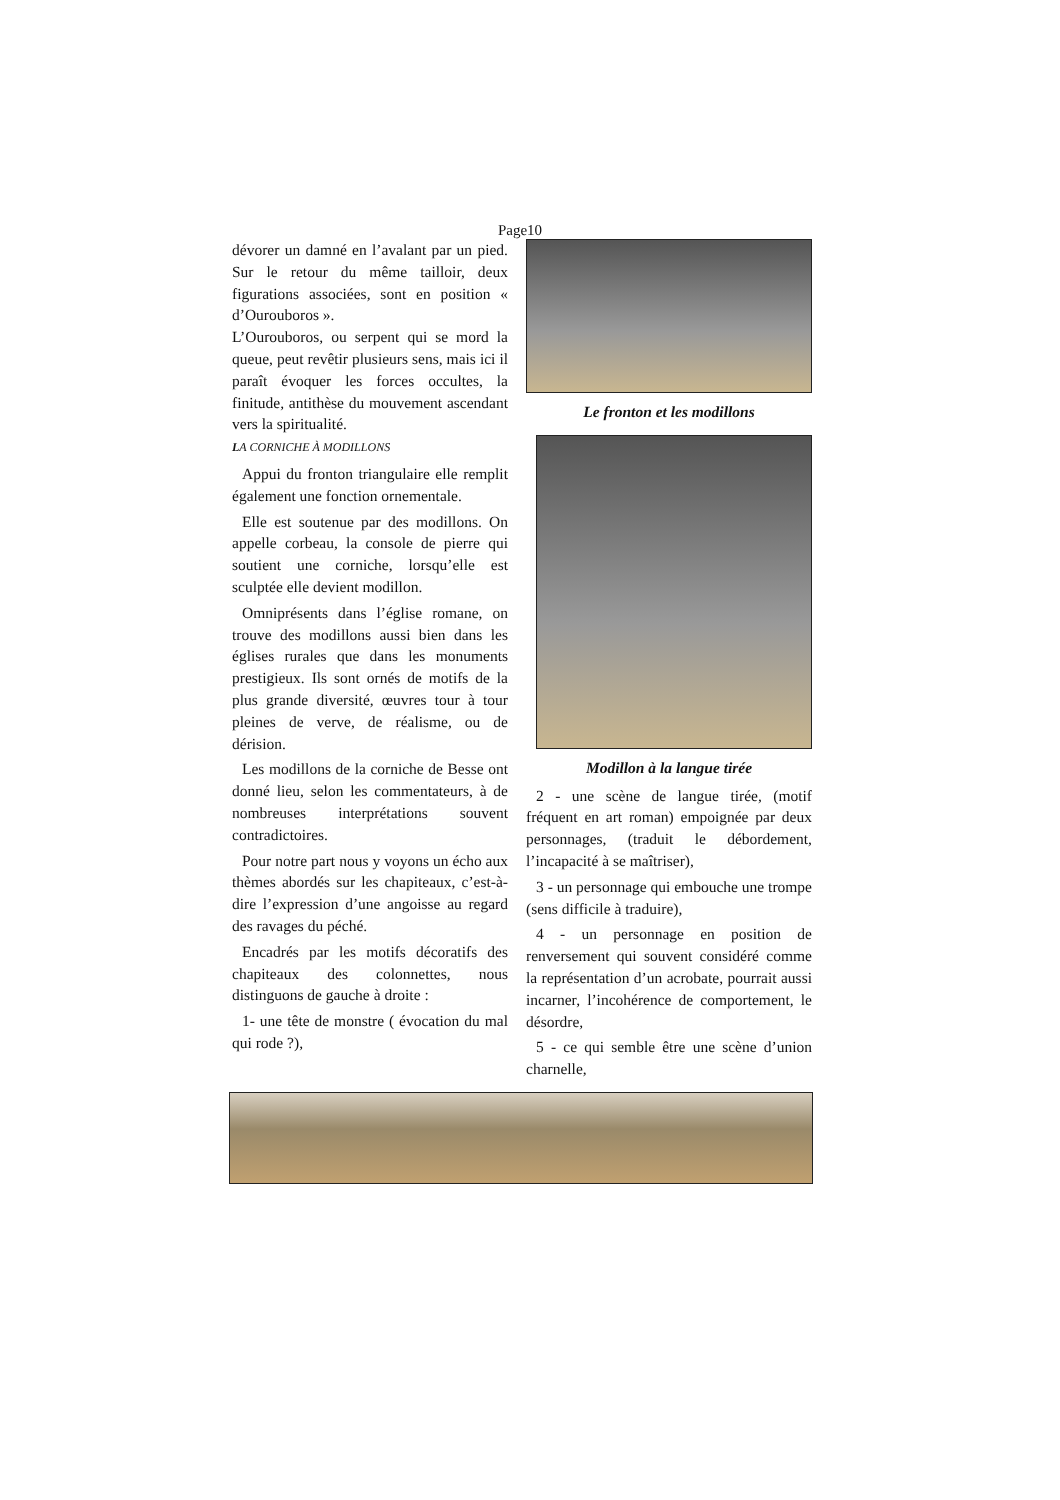Page10
dévorer un damné en l’avalant par un pied. Sur le retour du même tailloir, deux figurations associées, sont en position « d’Ourouboros ».
L’Ourouboros, ou serpent qui se mord la queue, peut revêtir plusieurs sens, mais ici il paraît évoquer les forces occultes, la finitude, antithèse du mouvement ascendant vers la spiritualité.
LA CORNICHE À MODILLONS
Appui du fronton triangulaire elle remplit également une fonction ornementale.
Elle est soutenue par des modillons. On appelle corbeau, la console de pierre qui soutient une corniche, lorsqu’elle est sculptée elle devient modillon.
Omniprésents dans l’église romane, on trouve des modillons aussi bien dans les églises rurales que dans les monuments prestigieux. Ils sont ornés de motifs de la plus grande diversité, œuvres tour à tour pleines de verve, de réalisme, ou de dérision.
Les modillons de la corniche de Besse ont donné lieu, selon les commentateurs, à de nombreuses interprétations souvent contradictoires.
Pour notre part nous y voyons un écho aux thèmes abordés sur les chapiteaux, c’est-à-dire l’expression d’une angoisse au regard des ravages du péché.
Encadrés par les motifs décoratifs des chapiteaux des colonnettes, nous distinguons de gauche à droite :
1- une tête de monstre ( évocation du mal qui rode ?),
Le fronton et les modillons
Modillon à la langue tirée
2 - une scène de langue tirée, (motif fréquent en art roman) empoignée par deux personnages, (traduit le débordement, l’incapacité à se maîtriser),
3 - un personnage qui embouche une trompe (sens difficile à traduire),
4 - un personnage en position de renversement qui souvent considéré comme la représentation d’un acrobate, pourrait aussi incarner, l’incohérence de comportement, le désordre,
5 - ce qui semble être une scène d’union charnelle,